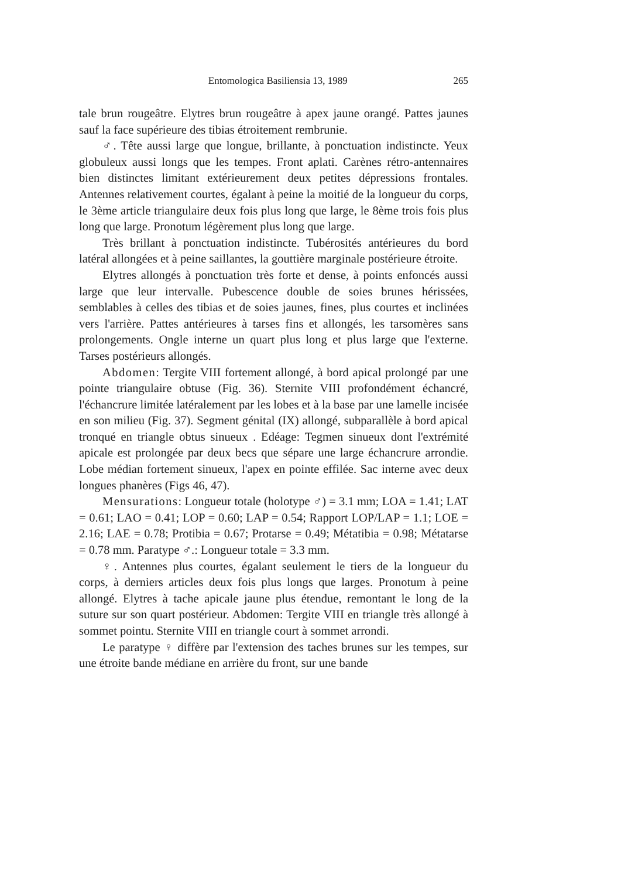Entomologica Basiliensia 13, 1989 265
tale brun rougeâtre. Elytres brun rougeâtre à apex jaune orangé. Pattes jaunes sauf la face supérieure des tibias étroitement rembrunie.
♂. Tête aussi large que longue, brillante, à ponctuation indistincte. Yeux globuleux aussi longs que les tempes. Front aplati. Carènes rétro-antennaires bien distinctes limitant extérieurement deux petites dépressions frontales. Antennes relativement courtes, égalant à peine la moitié de la longueur du corps, le 3ème article triangulaire deux fois plus long que large, le 8ème trois fois plus long que large. Pronotum légèrement plus long que large.
Très brillant à ponctuation indistincte. Tubérosités antérieures du bord latéral allongées et à peine saillantes, la gouttière marginale postérieure étroite.
Elytres allongés à ponctuation très forte et dense, à points enfoncés aussi large que leur intervalle. Pubescence double de soies brunes hérissées, semblables à celles des tibias et de soies jaunes, fines, plus courtes et inclinées vers l'arrière. Pattes antérieures à tarses fins et allongés, les tarsomères sans prolongements. Ongle interne un quart plus long et plus large que l'externe. Tarses postérieurs allongés.
Abdomen: Tergite VIII fortement allongé, à bord apical prolongé par une pointe triangulaire obtuse (Fig. 36). Sternite VIII profondément échancré, l'échancrure limitée latéralement par les lobes et à la base par une lamelle incisée en son milieu (Fig. 37). Segment génital (IX) allongé, subparallèle à bord apical tronqué en triangle obtus sinueux . Edéage: Tegmen sinueux dont l'extrémité apicale est prolongée par deux becs que sépare une large échancrure arrondie. Lobe médian fortement sinueux, l'apex en pointe effilée. Sac interne avec deux longues phanères (Figs 46, 47).
Mensurations: Longueur totale (holotype ♂) = 3.1 mm; LOA = 1.41; LAT = 0.61; LAO = 0.41; LOP = 0.60; LAP = 0.54; Rapport LOP/LAP = 1.1; LOE = 2.16; LAE = 0.78; Protibia = 0.67; Protarse = 0.49; Métatibia = 0.98; Métatarse = 0.78 mm. Paratype ♂.: Longueur totale = 3.3 mm.
♀. Antennes plus courtes, égalant seulement le tiers de la longueur du corps, à derniers articles deux fois plus longs que larges. Pronotum à peine allongé. Elytres à tache apicale jaune plus étendue, remontant le long de la suture sur son quart postérieur. Abdomen: Tergite VIII en triangle très allongé à sommet pointu. Sternite VIII en triangle court à sommet arrondi.
Le paratype ♀ diffère par l'extension des taches brunes sur les tempes, sur une étroite bande médiane en arrière du front, sur une bande